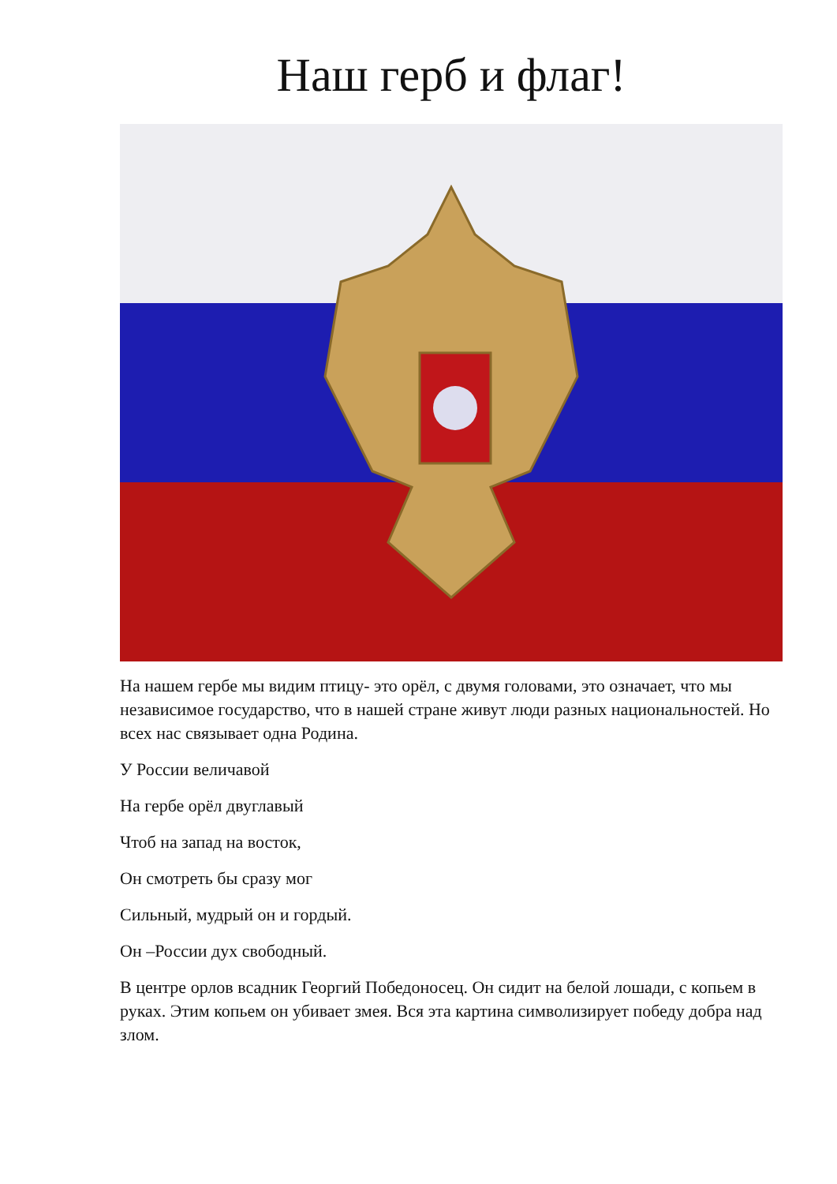Наш герб и флаг!
На нашем гербе мы видим птицу- это орёл, с двумя головами, это означает, что мы независимое государство, что в нашей стране живут люди разных национальностей. Но всех нас связывает одна Родина.
У России величавой
На гербе орёл двуглавый
Чтоб на запад на восток,
Он смотреть бы сразу мог
Сильный, мудрый он и гордый.
Он –России дух свободный.
В центре орлов всадник Георгий Победоносец. Он сидит на белой лошади, с копьем в руках. Этим копьем он убивает змея. Вся эта картина символизирует победу добра над злом.